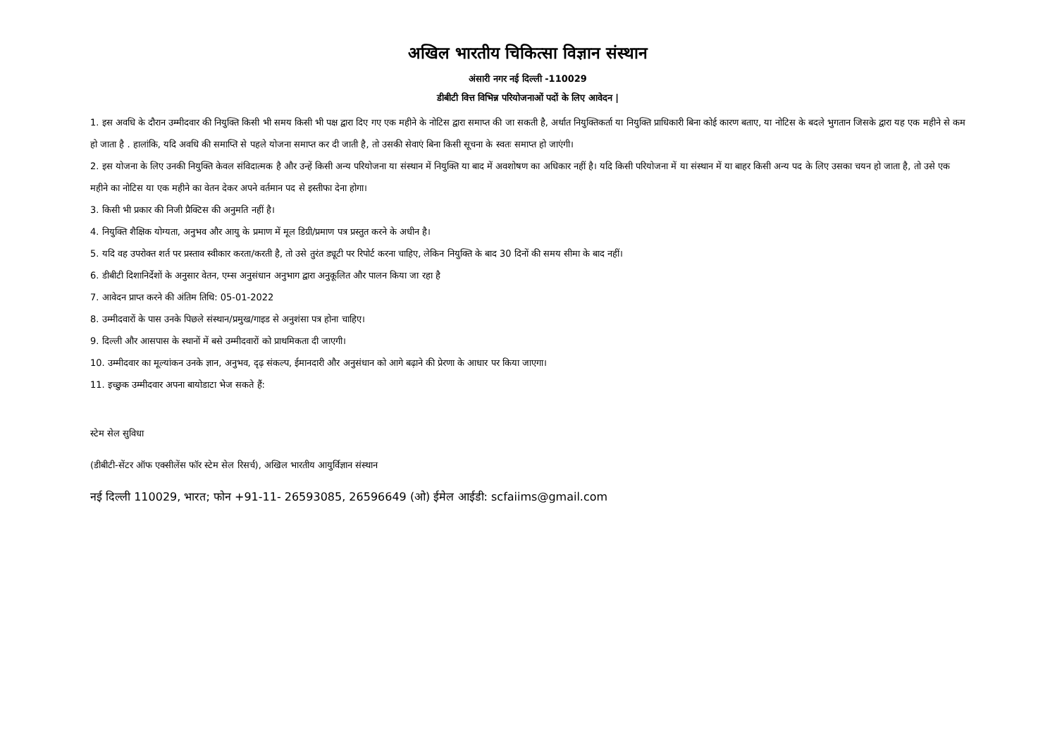अखिल भारतीय चिकित्सा विज्ञान संस्थान
अंसारी नगर नई दिल्ली -110029
डीबीटी वित्त विभिन्न परियोजनाओं पदों के लिए आवेदन |
1. इस अवधि के दौरान उम्मीदवार की नियुक्ति किसी भी समय किसी भी पक्ष द्वारा दिए गए एक महीने के नोटिस द्वारा समाप्त की जा सकती है, अर्थात नियुक्तिकर्ता या नियुक्ति प्राधिकारी बिना कोई कारण बताए, या नोटिस के बदले भुगतान जिसके द्वारा यह एक महीने से कम हो जाता है . हालांकि, यदि अवधि की समाप्ति से पहले योजना समाप्त कर दी जाती है, तो उसकी सेवाएं बिना किसी सूचना के स्वतः समाप्त हो जाएंगी।
2. इस योजना के लिए उनकी नियुक्ति केवल संविदात्मक है और उन्हें किसी अन्य परियोजना या संस्थान में नियुक्ति या बाद में अवशोषण का अधिकार नहीं है। यदि किसी परियोजना में या संस्थान में या बाहर किसी अन्य पद के लिए उसका चयन हो जाता है, तो उसे एक महीने का नोटिस या एक महीने का वेतन देकर अपने वर्तमान पद से इस्तीफा देना होगा।
3. किसी भी प्रकार की निजी प्रैक्टिस की अनुमति नहीं है।
4. नियुक्ति शैक्षिक योग्यता, अनुभव और आयु के प्रमाण में मूल डिग्री/प्रमाण पत्र प्रस्तुत करने के अधीन है।
5. यदि वह उपरोक्त शर्त पर प्रस्ताव स्वीकार करता/करती है, तो उसे तुरंत ड्यूटी पर रिपोर्ट करना चाहिए, लेकिन नियुक्ति के बाद 30 दिनों की समय सीमा के बाद नहीं।
6. डीबीटी दिशानिर्देशों के अनुसार वेतन, एम्स अनुसंधान अनुभाग द्वारा अनुकूलित और पालन किया जा रहा है
7. आवेदन प्राप्त करने की अंतिम तिथि: 05-01-2022
8. उम्मीदवारों के पास उनके पिछले संस्थान/प्रमुख/गाइड से अनुशंसा पत्र होना चाहिए।
9. दिल्ली और आसपास के स्थानों में बसे उम्मीदवारों को प्राथमिकता दी जाएगी।
10. उम्मीदवार का मूल्यांकन उनके ज्ञान, अनुभव, दृढ़ संकल्प, ईमानदारी और अनुसंधान को आगे बढ़ाने की प्रेरणा के आधार पर किया जाएगा।
11. इच्छुक उम्मीदवार अपना बायोडाटा भेज सकते हैं:
स्टेम सेल सुविधा
(डीबीटी-सेंटर ऑफ एक्सीलेंस फॉर स्टेम सेल रिसर्च), अखिल भारतीय आयुर्विज्ञान संस्थान
नई दिल्ली 110029, भारत; फोन +91-11- 26593085, 26596649 (ओ) ईमेल आईडी: scfaiims@gmail.com